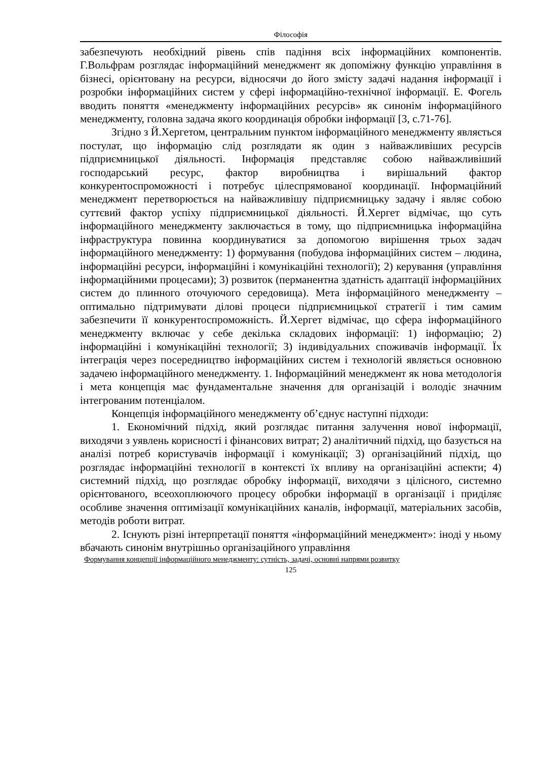Філософія
забезпечують необхідний рівень спів падіння всіх інформаційних компонентів. Г.Вольфрам розглядає інформаційний менеджмент як допоміжну функцію управління в бізнесі, орієнтовану на ресурси, відносячи до його змісту задачі надання інформації і розробки інформаційних систем у сфері інформаційно-технічної інформації. Е. Фогель вводить поняття «менеджменту інформаційних ресурсів» як синонім інформаційного менеджменту, головна задача якого координація обробки інформації [3, с.71-76].
Згідно з Й.Хергетом, центральним пунктом інформаційного менеджменту являється постулат, що інформацію слід розглядати як один з найважливіших ресурсів підприємницької діяльності. Інформація представляє собою найважливіший господарський ресурс, фактор виробництва і вирішальний фактор конкурентоспроможності і потребує цілеспрямованої координації. Інформаційний менеджмент перетворюється на найважливішу підприємницьку задачу і являє собою суттєвий фактор успіху підприємницької діяльності. Й.Хергет відмічає, що суть інформаційного менеджменту заключається в тому, що підприємницька інформаційна інфраструктура повинна координуватися за допомогою вирішення трьох задач інформаційного менеджменту: 1) формування (побудова інформаційних систем – людина, інформаційні ресурси, інформаційні і комунікаційні технології); 2) керування (управління інформаційними процесами); 3) розвиток (перманентна здатність адаптації інформаційних систем до плинного оточуючого середовища). Мета інформаційного менеджменту – оптимально підтримувати ділові процеси підприємницької стратегії і тим самим забезпечити її конкурентоспроможність. Й.Хергет відмічає, що сфера інформаційного менеджменту включає у себе декілька складових інформації: 1) інформацію; 2) інформаційні і комунікаційні технології; 3) індивідуальних споживачів інформації. Їх інтеграція через посередництво інформаційних систем і технологій являється основною задачею інформаційного менеджменту. 1. Інформаційний менеджмент як нова методологія і мета концепція має фундаментальне значення для організацій і володіє значним інтегрованим потенціалом.
Концепція інформаційного менеджменту об’єднує наступні підходи:
1. Економічний підхід, який розглядає питання залучення нової інформації, виходячи з уявлень корисності і фінансових витрат; 2) аналітичний підхід, що базується на аналізі потреб користувачів інформації і комунікації; 3) організаційний підхід, що розглядає інформаційні технології в контексті їх впливу на організаційні аспекти; 4) системний підхід, що розглядає обробку інформації, виходячи з цілісного, системно орієнтованого, всеохоплюючого процесу обробки інформації в організації і приділяє особливе значення оптимізації комунікаційних каналів, інформації, матеріальних засобів, методів роботи витрат.
2. Існують різні інтерпретації поняття «інформаційний менеджмент»: іноді у ньому вбачають синонім внутрішньо організаційного управління
Формування концепції інформаційного менеджменту: сутність, задачі, основні напрями розвитку
125